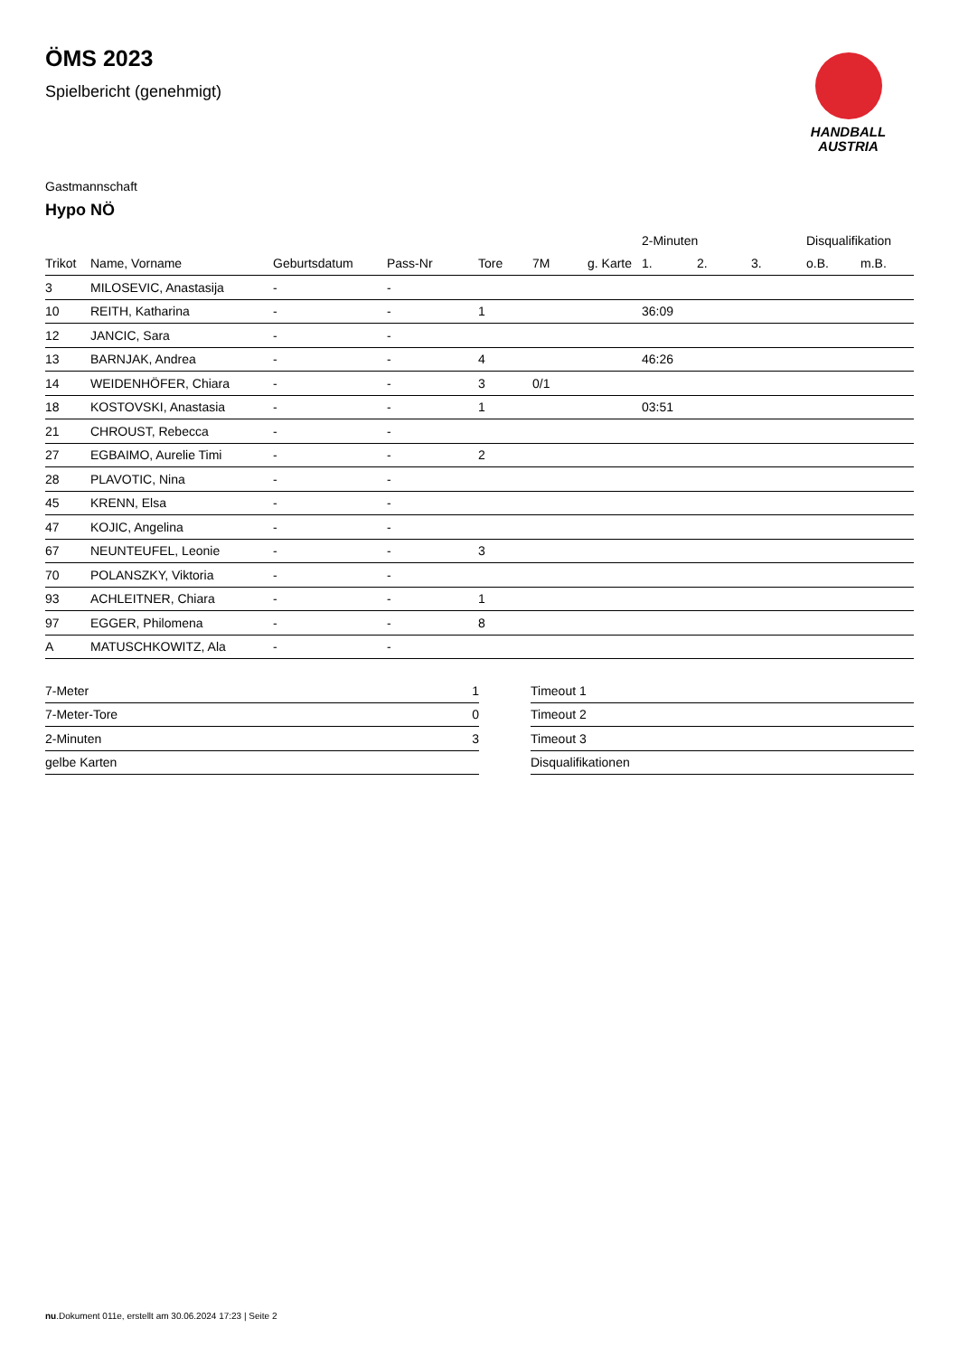ÖMS 2023
Spielbericht (genehmigt)
HANDBALL
AUSTRIA
Gastmannschaft
Hypo NÖ
| | | | | | | | 2-Minuten | | | Disqualifikation | |
| --- | --- | --- | --- | --- | --- | --- | --- | --- | --- | --- | --- |
| Trikot | Name, Vorname | Geburtsdatum | Pass-Nr | Tore | 7M | g. Karte | 1. | 2. | 3. | o.B. | m.B. |
| 3 | MILOSEVIC, Anastasija | - | - | | | | | | | | |
| 10 | REITH, Katharina | - | - | 1 | | | 36:09 | | | | |
| 12 | JANCIC, Sara | - | - | | | | | | | | |
| 13 | BARNJAK, Andrea | - | - | 4 | | | 46:26 | | | | |
| 14 | WEIDENHÖFER, Chiara | - | - | 3 | 0/1 | | | | | | |
| 18 | KOSTOVSKI, Anastasia | - | - | 1 | | | 03:51 | | | | |
| 21 | CHROUST, Rebecca | - | - | | | | | | | | |
| 27 | EGBAIMO, Aurelie Timi | - | - | 2 | | | | | | | |
| 28 | PLAVOTIC, Nina | - | - | | | | | | | | |
| 45 | KRENN, Elsa | - | - | | | | | | | | |
| 47 | KOJIC, Angelina | - | - | | | | | | | | |
| 67 | NEUNTEUFEL, Leonie | - | - | 3 | | | | | | | |
| 70 | POLANSZKY, Viktoria | - | - | | | | | | | | |
| 93 | ACHLEITNER, Chiara | - | - | 1 | | | | | | | |
| 97 | EGGER, Philomena | - | - | 8 | | | | | | | |
| A | MATUSCHKOWITZ, Ala | - | - | | | | | | | | |
| 7-Meter | 1 |
| 7-Meter-Tore | 0 |
| 2-Minuten | 3 |
| gelbe Karten | |
| Timeout 1 | |
| Timeout 2 | |
| Timeout 3 | |
| Disqualifikationen | |
nu.Dokument 011e, erstellt am 30.06.2024 17:23 | Seite 2